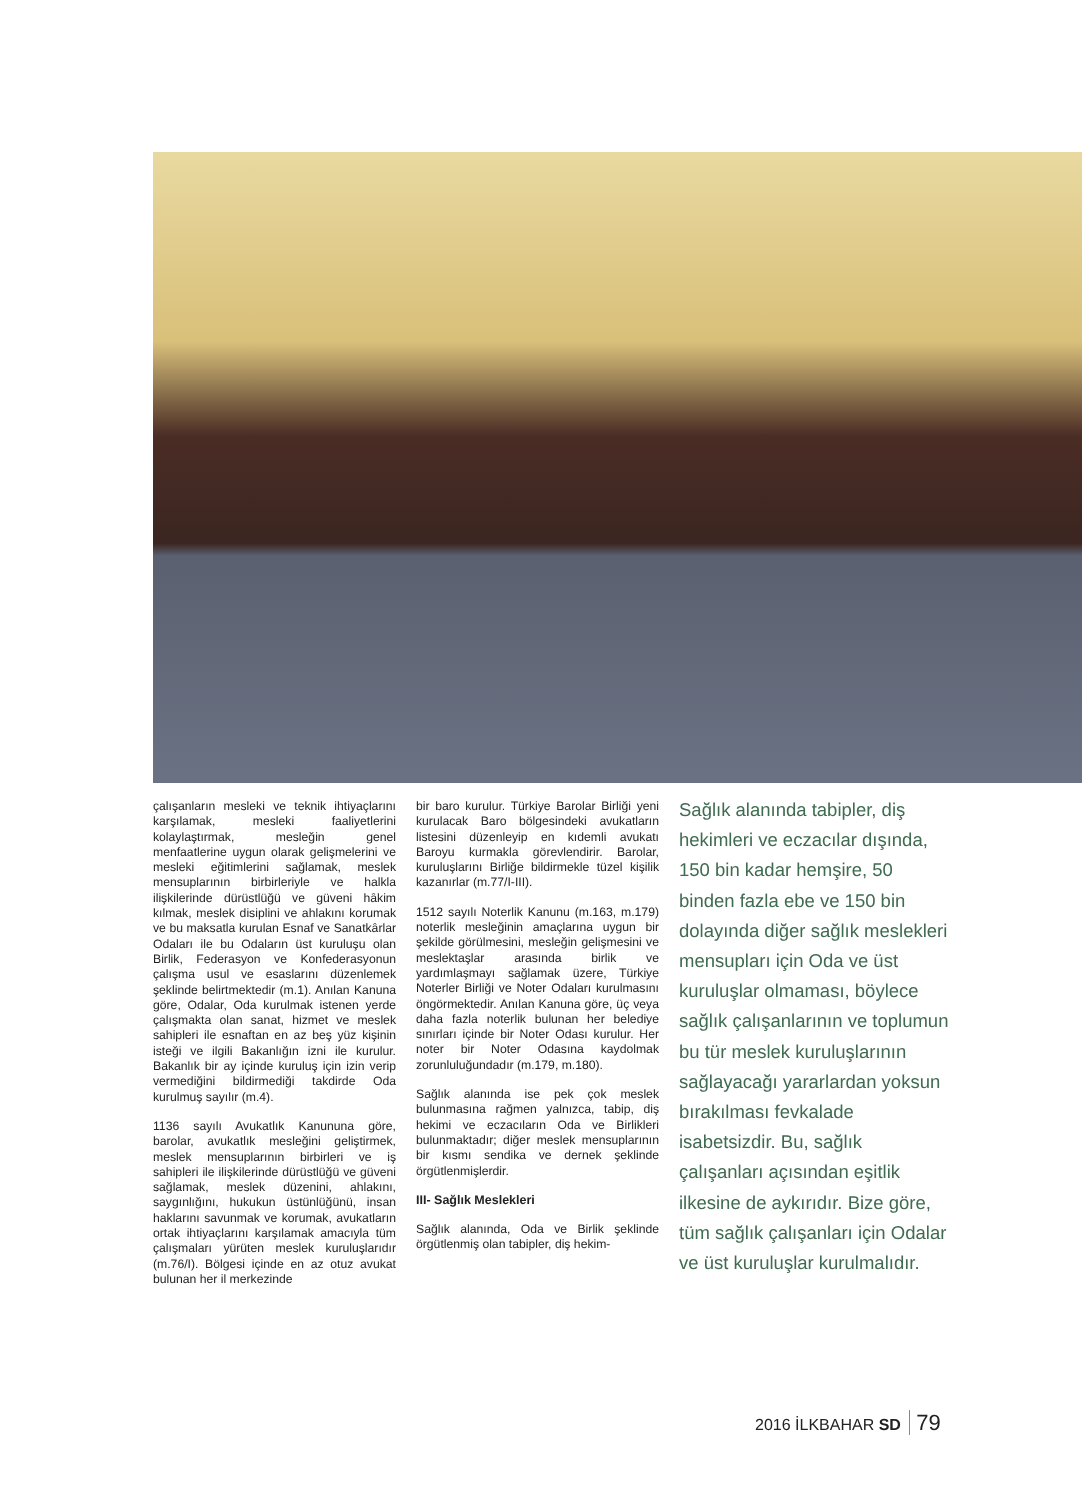çalışanların mesleki ve teknik ihtiyaçlarını karşılamak, mesleki faaliyetlerini kolaylaştırmak, mesleğin genel menfaatlerine uygun olarak gelişmelerini ve mesleki eğitimlerini sağlamak, meslek mensuplarının birbirleriyle ve halkla ilişkilerinde dürüstlüğü ve güveni hâkim kılmak, meslek disiplini ve ahlakını korumak ve bu maksatla kurulan Esnaf ve Sanatkârlar Odaları ile bu Odaların üst kuruluşu olan Birlik, Federasyon ve Konfederasyonun çalışma usul ve esaslarını düzenlemek şeklinde belirtmektedir (m.1). Anılan Kanuna göre, Odalar, Oda kurulmak istenen yerde çalışmakta olan sanat, hizmet ve meslek sahipleri ile esnaftan en az beş yüz kişinin isteği ve ilgili Bakanlığın izni ile kurulur. Bakanlık bir ay içinde kuruluş için izin verip vermediğini bildirmediği takdirde Oda kurulmuş sayılır (m.4).
1136 sayılı Avukatlık Kanununa göre, barolar, avukatlık mesleğini geliştirmek, meslek mensuplarının birbirleri ve iş sahipleri ile ilişkilerinde dürüstlüğü ve güveni sağlamak, meslek düzenini, ahlakını, saygınlığını, hukukun üstünlüğünü, insan haklarını savunmak ve korumak, avukatların ortak ihtiyaçlarını karşılamak amacıyla tüm çalışmaları yürüten meslek kuruluşlarıdır (m.76/I). Bölgesi içinde en az otuz avukat bulunan her il merkezinde
bir baro kurulur. Türkiye Barolar Birliği yeni kurulacak Baro bölgesindeki avukatların listesini düzenleyip en kıdemli avukatı Baroyu kurmakla görevlendirir. Barolar, kuruluşlarını Birliğe bildirmekle tüzel kişilik kazanırlar (m.77/I-III).
1512 sayılı Noterlik Kanunu (m.163, m.179) noterlik mesleğinin amaçlarına uygun bir şekilde görülmesini, mesleğin gelişmesini ve meslektaşlar arasında birlik ve yardımlaşmayı sağlamak üzere, Türkiye Noterler Birliği ve Noter Odaları kurulmasını öngörmektedir. Anılan Kanuna göre, üç veya daha fazla noterlik bulunan her belediye sınırları içinde bir Noter Odası kurulur. Her noter bir Noter Odasına kaydolmak zorunluluğundadır (m.179, m.180).
Sağlık alanında ise pek çok meslek bulunmasına rağmen yalnızca, tabip, diş hekimi ve eczacıların Oda ve Birlikleri bulunmaktadır; diğer meslek mensuplarının bir kısmı sendika ve dernek şeklinde örgütlenmişlerdir.
III- Sağlık Meslekleri
Sağlık alanında, Oda ve Birlik şeklinde örgütlenmiş olan tabipler, diş hekim-
Sağlık alanında tabipler, diş hekimleri ve eczacılar dışında, 150 bin kadar hemşire, 50 binden fazla ebe ve 150 bin dolayında diğer sağlık meslekleri mensupları için Oda ve üst kuruluşlar olmaması, böylece sağlık çalışanlarının ve toplumun bu tür meslek kuruluşlarının sağlayacağı yararlardan yoksun bırakılması fevkalade isabetsizdir. Bu, sağlık çalışanları açısından eşitlik ilkesine de aykırıdır. Bize göre, tüm sağlık çalışanları için Odalar ve üst kuruluşlar kurulmalıdır.
2016 İLKBAHAR SD 79